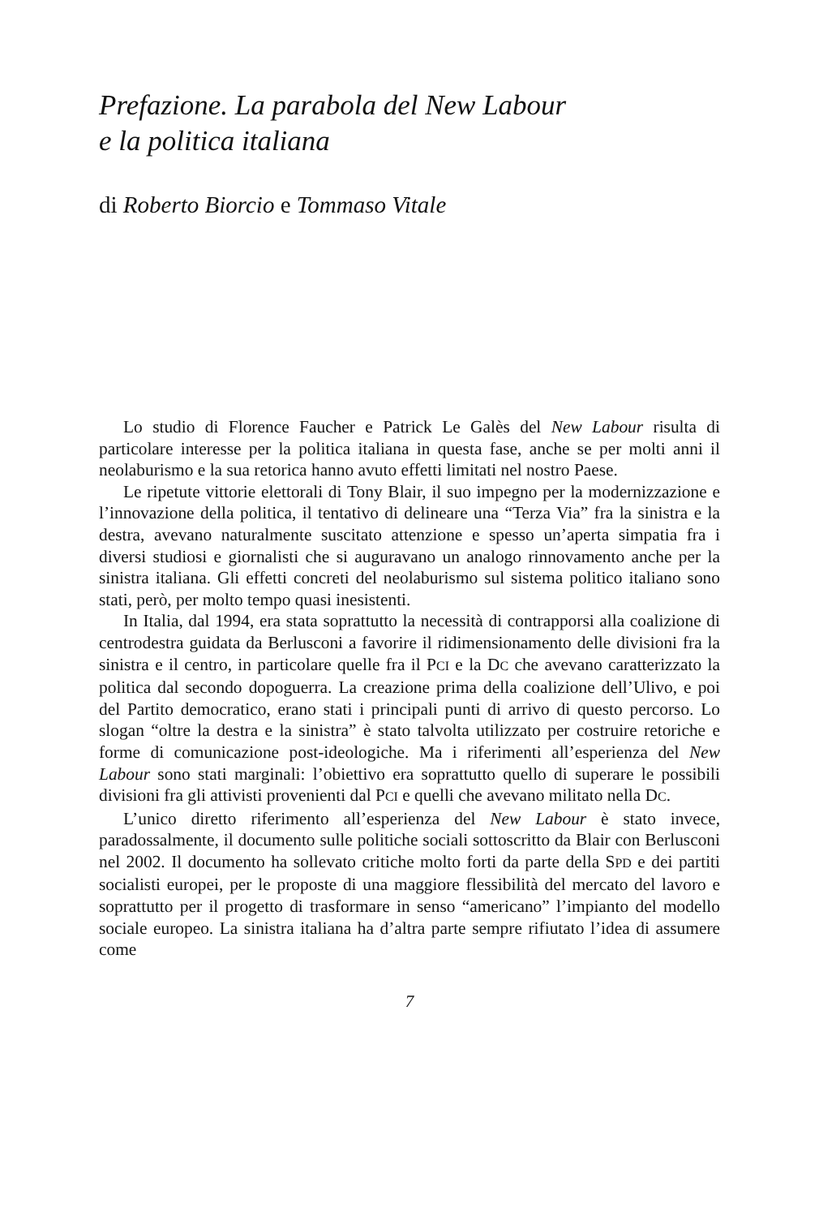Prefazione. La parabola del New Labour
e la politica italiana
di Roberto Biorcio e Tommaso Vitale
Lo studio di Florence Faucher e Patrick Le Galès del New Labour risulta di particolare interesse per la politica italiana in questa fase, anche se per molti anni il neolaburismo e la sua retorica hanno avuto effetti limitati nel nostro Paese.
Le ripetute vittorie elettorali di Tony Blair, il suo impegno per la modernizzazione e l’innovazione della politica, il tentativo di delineare una “Terza Via” fra la sinistra e la destra, avevano naturalmente suscitato attenzione e spesso un’aperta simpatia fra i diversi studiosi e giornalisti che si auguravano un analogo rinnovamento anche per la sinistra italiana. Gli effetti concreti del neolaburismo sul sistema politico italiano sono stati, però, per molto tempo quasi inesistenti.
In Italia, dal 1994, era stata soprattutto la necessità di contrapporsi alla coalizione di centrodestra guidata da Berlusconi a favorire il ridimensionamento delle divisioni fra la sinistra e il centro, in particolare quelle fra il PCI e la DC che avevano caratterizzato la politica dal secondo dopoguerra. La creazione prima della coalizione dell’Ulivo, e poi del Partito democratico, erano stati i principali punti di arrivo di questo percorso. Lo slogan “oltre la destra e la sinistra” è stato talvolta utilizzato per costruire retoriche e forme di comunicazione post-ideologiche. Ma i riferimenti all’esperienza del New Labour sono stati marginali: l’obiettivo era soprattutto quello di superare le possibili divisioni fra gli attivisti provenienti dal PCI e quelli che avevano militato nella DC.
L’unico diretto riferimento all’esperienza del New Labour è stato invece, paradossalmente, il documento sulle politiche sociali sottoscritto da Blair con Berlusconi nel 2002. Il documento ha sollevato critiche molto forti da parte della SPD e dei partiti socialisti europei, per le proposte di una maggiore flessibilità del mercato del lavoro e soprattutto per il progetto di trasformare in senso “americano” l’impianto del modello sociale europeo. La sinistra italiana ha d’altra parte sempre rifiutato l’idea di assumere come
7